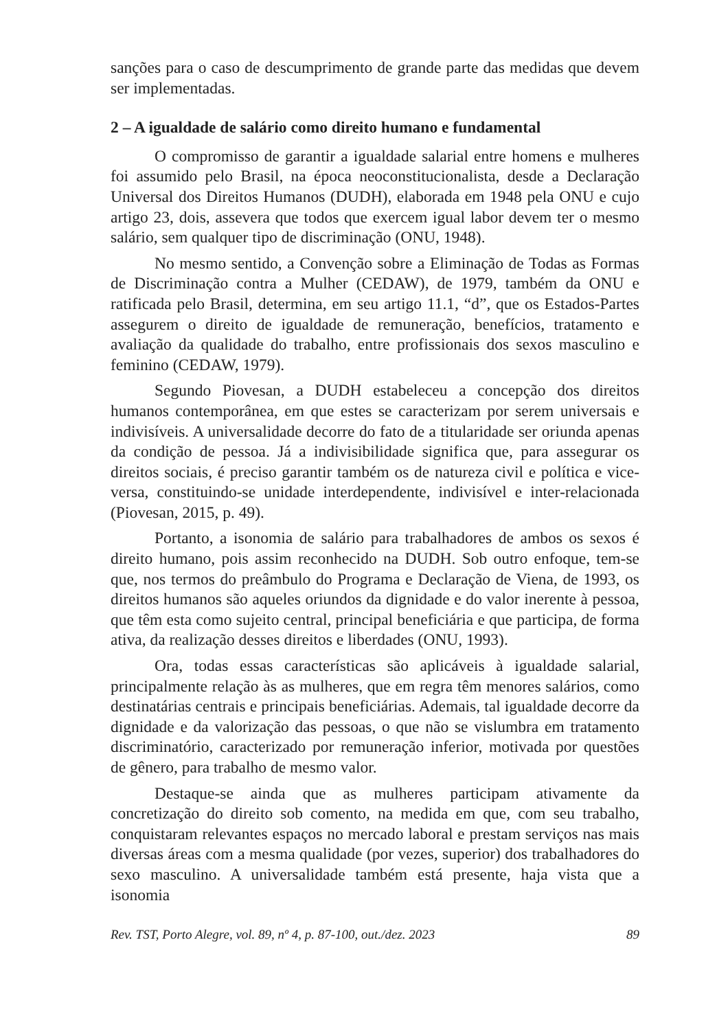sanções para o caso de descumprimento de grande parte das medidas que devem ser implementadas.
2 – A igualdade de salário como direito humano e fundamental
O compromisso de garantir a igualdade salarial entre homens e mulheres foi assumido pelo Brasil, na época neoconstitucionalista, desde a Declaração Universal dos Direitos Humanos (DUDH), elaborada em 1948 pela ONU e cujo artigo 23, dois, assevera que todos que exercem igual labor devem ter o mesmo salário, sem qualquer tipo de discriminação (ONU, 1948).
No mesmo sentido, a Convenção sobre a Eliminação de Todas as Formas de Discriminação contra a Mulher (CEDAW), de 1979, também da ONU e ratificada pelo Brasil, determina, em seu artigo 11.1, “d”, que os Estados-Partes assegurem o direito de igualdade de remuneração, benefícios, tratamento e avaliação da qualidade do trabalho, entre profissionais dos sexos masculino e feminino (CEDAW, 1979).
Segundo Piovesan, a DUDH estabeleceu a concepção dos direitos humanos contemporânea, em que estes se caracterizam por serem universais e indivisíveis. A universalidade decorre do fato de a titularidade ser oriunda apenas da condição de pessoa. Já a indivisibilidade significa que, para assegurar os direitos sociais, é preciso garantir também os de natureza civil e política e vice-versa, constituindo-se unidade interdependente, indivisível e inter-relacionada (Piovesan, 2015, p. 49).
Portanto, a isonomia de salário para trabalhadores de ambos os sexos é direito humano, pois assim reconhecido na DUDH. Sob outro enfoque, tem-se que, nos termos do preâmbulo do Programa e Declaração de Viena, de 1993, os direitos humanos são aqueles oriundos da dignidade e do valor inerente à pessoa, que têm esta como sujeito central, principal beneficiária e que participa, de forma ativa, da realização desses direitos e liberdades (ONU, 1993).
Ora, todas essas características são aplicáveis à igualdade salarial, principalmente relação às as mulheres, que em regra têm menores salários, como destinatárias centrais e principais beneficiárias. Ademais, tal igualdade decorre da dignidade e da valorização das pessoas, o que não se vislumbra em tratamento discriminatório, caracterizado por remuneração inferior, motivada por questões de gênero, para trabalho de mesmo valor.
Destaque-se ainda que as mulheres participam ativamente da concretização do direito sob comento, na medida em que, com seu trabalho, conquistaram relevantes espaços no mercado laboral e prestam serviços nas mais diversas áreas com a mesma qualidade (por vezes, superior) dos trabalhadores do sexo masculino. A universalidade também está presente, haja vista que a isonomia
Rev. TST, Porto Alegre, vol. 89, nº 4, p. 87-100, out./dez. 2023 89